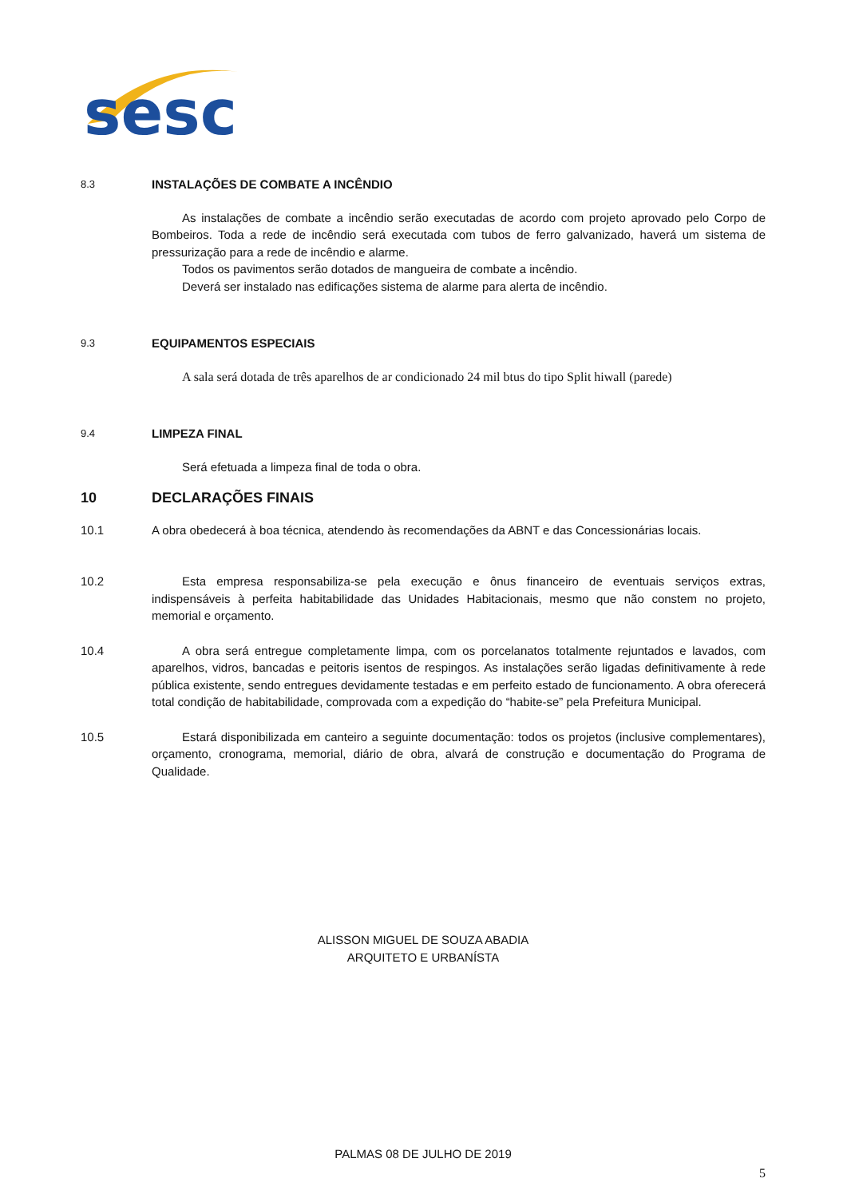sesc
8.3
INSTALAÇÕES DE COMBATE A INCÊNDIO
As instalações de combate a incêndio serão executadas de acordo com projeto aprovado pelo Corpo de Bombeiros. Toda a rede de incêndio será executada com tubos de ferro galvanizado, haverá um sistema de pressurização para a rede de incêndio e alarme.
Todos os pavimentos serão dotados de mangueira de combate a incêndio.
Deverá ser instalado nas edificações sistema de alarme para alerta de incêndio.
9.3
EQUIPAMENTOS ESPECIAIS
A sala será dotada de três aparelhos de ar condicionado 24 mil btus do tipo Split hiwall (parede)
9.4
LIMPEZA FINAL
Será efetuada a limpeza final de toda o obra.
10 DECLARAÇÕES FINAIS
10.1 A obra obedecerá à boa técnica, atendendo às recomendações da ABNT e das Concessionárias locais.
10.2 Esta empresa responsabiliza-se pela execução e ônus financeiro de eventuais serviços extras, indispensáveis à perfeita habitabilidade das Unidades Habitacionais, mesmo que não constem no projeto, memorial e orçamento.
10.4 A obra será entregue completamente limpa, com os porcelanatos totalmente rejuntados e lavados, com aparelhos, vidros, bancadas e peitoris isentos de respingos. As instalações serão ligadas definitivamente à rede pública existente, sendo entregues devidamente testadas e em perfeito estado de funcionamento. A obra oferecerá total condição de habitabilidade, comprovada com a expedição do “habite-se” pela Prefeitura Municipal.
10.5 Estará disponibilizada em canteiro a seguinte documentação: todos os projetos (inclusive complementares), orçamento, cronograma, memorial, diário de obra, alvará de construção e documentação do Programa de Qualidade.
ALISSON MIGUEL DE SOUZA ABADIA
ARQUITETO E URBANÍSTA
PALMAS 08 DE JULHO DE 2019
5